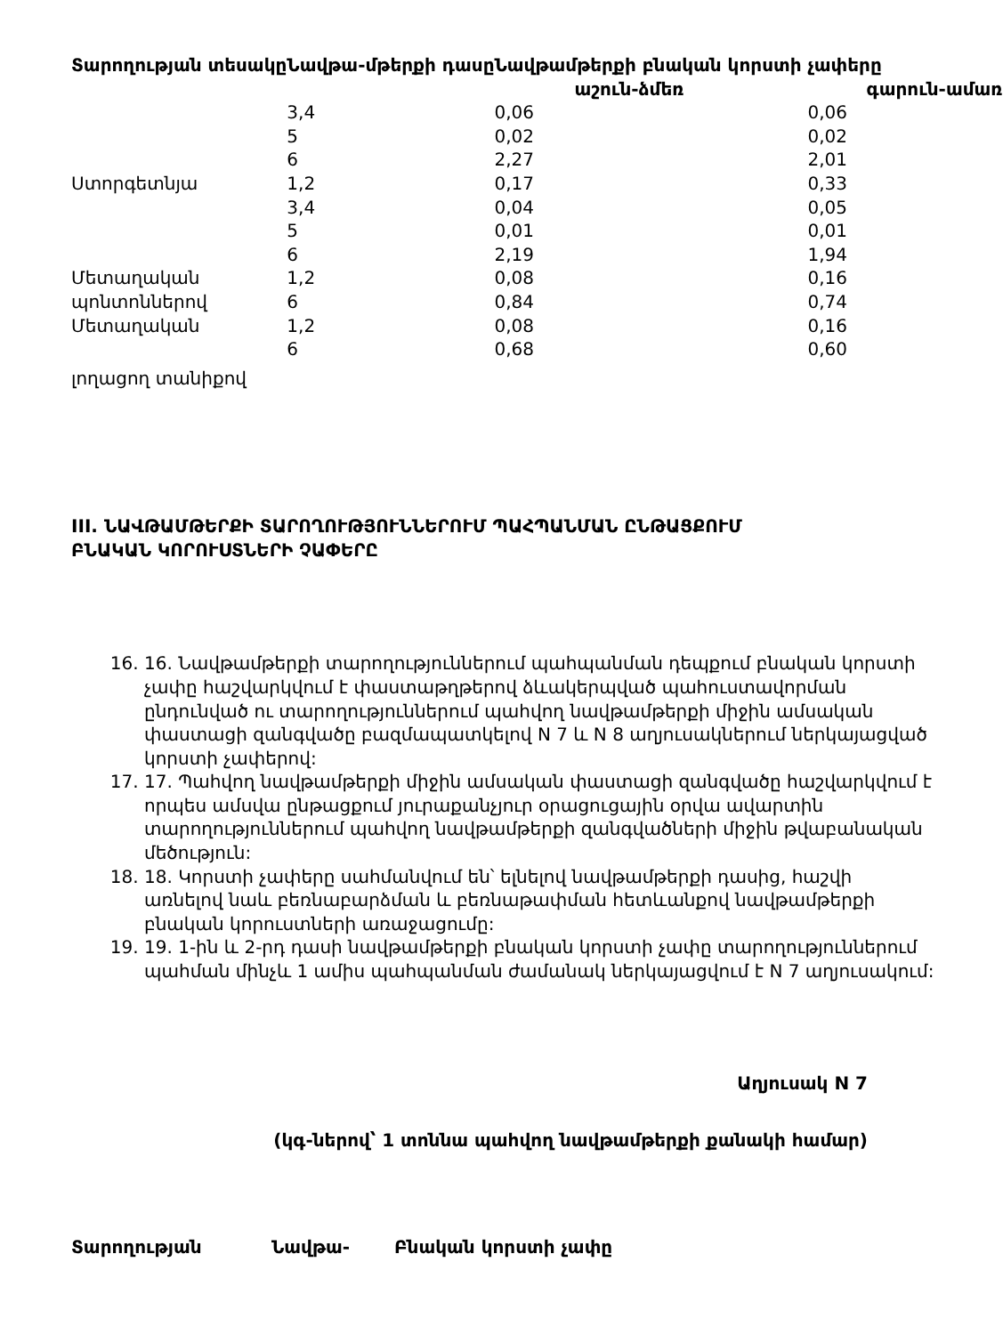| Տարողության տեսակը | Նավթա-մթերքի դասը | Նավթամթերքի բնական կորստի չափերը աշուն-ձմեռ գարուն-ամառ | |
| --- | --- | --- | --- |
| | 3,4 | 0,06 | 0,06 |
| | 5 | 0,02 | 0,02 |
| | 6 | 2,27 | 2,01 |
| Ստորգետնյա | 1,2 | 0,17 | 0,33 |
| | 3,4 | 0,04 | 0,05 |
| | 5 | 0,01 | 0,01 |
| | 6 | 2,19 | 1,94 |
| Մետաղական | 1,2 | 0,08 | 0,16 |
| պոնտոններով | 6 | 0,84 | 0,74 |
| Մետաղական | 1,2 | 0,08 | 0,16 |
| | 6 | 0,68 | 0,60 |
| լողացող տանիքով | | | |
III. ՆԱՎԹԱՄԹԵՐՔԻ ՏԱՐՈՂՈՒԹՅՈՒՆՆԵՐՈՒՄ ՊԱՀՊԱՆՄԱՆ ԸՆԹԱՑՔՈՒՄ
ԲՆԱԿԱՆ ԿՈՐՈՒՍՏՆԵՐԻ ՉԱՓԵՐԸ
16. 16. Նավթամթերքի տարողություններում պահպանման դեպքում բնական կորստի չափը հաշվարկվում է փաստաթղթերով ձևակերպված պահուստավորման ընդունված ու տարողություններում պահվող նավթամթերքի միջին ամսական փաստացի զանգվածը բազմապատկելով N 7 և N 8 աղյուսակներում ներկայացված կորստի չափերով:
17. 17. Պահվող նավթամթերքի միջին ամսական փաստացի զանգվածը հաշվարկվում է որպես ամսվա ընթացքում յուրաքանչյուր օրացուցային օրվա ավարտին տարողություններում պահվող նավթամթերքի զանգվածների միջին թվաբանական մեծություն:
18. 18. Կորստի չափերը սահմանվում են՝ ելնելով նավթամթերքի դասից, հաշվի առնելով նաև բեռնաբարձման և բեռնաթափման հետևանքով նավթամթերքի բնական կորուստների առաջացումը:
19. 19. 1-ին և 2-րդ դասի նավթամթերքի բնական կորստի չափը տարողություններում պահման մինչև 1 ամիս պահպանման ժամանակ ներկայացվում է N 7 աղյուսակում:
Աղյուսակ N 7
(կգ-ներով՝ 1 տոննա պահվող նավթամթերքի քանակի համար)
| Տարողության | Նավթա- | Բնական կորստի չափը |
| --- | --- | --- |